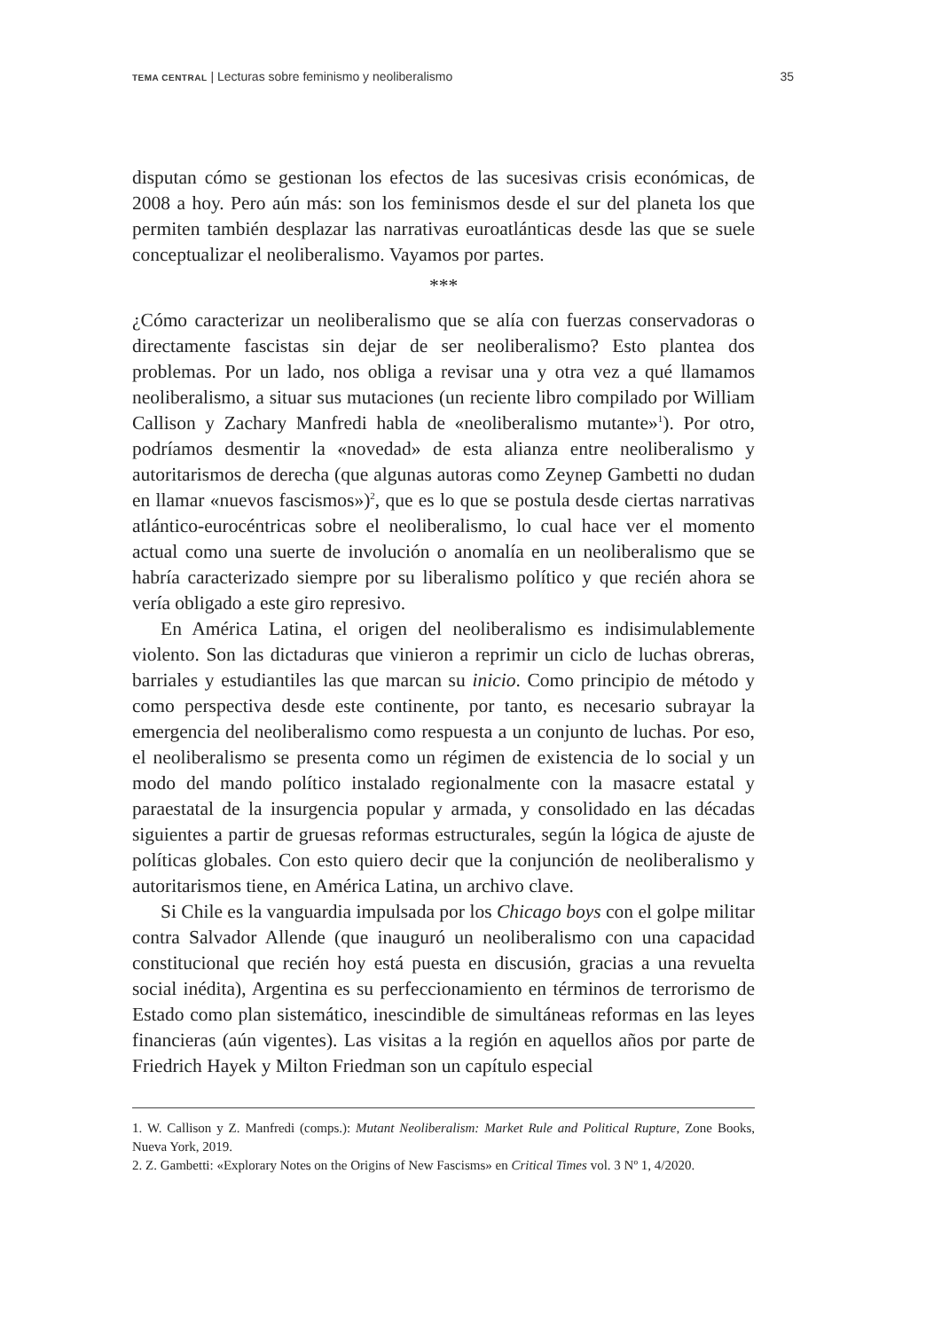TEMA CENTRAL | Lecturas sobre feminismo y neoliberalismo 35
disputan cómo se gestionan los efectos de las sucesivas crisis económicas, de 2008 a hoy. Pero aún más: son los feminismos desde el sur del planeta los que permiten también desplazar las narrativas euroatlánticas desde las que se suele conceptualizar el neoliberalismo. Vayamos por partes.
***
¿Cómo caracterizar un neoliberalismo que se alía con fuerzas conservadoras o directamente fascistas sin dejar de ser neoliberalismo? Esto plantea dos problemas. Por un lado, nos obliga a revisar una y otra vez a qué llamamos neoliberalismo, a situar sus mutaciones (un reciente libro compilado por William Callison y Zachary Manfredi habla de «neoliberalismo mutante»<sup>1</sup>). Por otro, podríamos desmentir la «novedad» de esta alianza entre neoliberalismo y autoritarismos de derecha (que algunas autoras como Zeynep Gambetti no dudan en llamar «nuevos fascismos»)<sup>2</sup>, que es lo que se postula desde ciertas narrativas atlántico-eurocéntricas sobre el neoliberalismo, lo cual hace ver el momento actual como una suerte de involución o anomalía en un neoliberalismo que se habría caracterizado siempre por su liberalismo político y que recién ahora se vería obligado a este giro represivo.
En América Latina, el origen del neoliberalismo es indisimulablemente violento. Son las dictaduras que vinieron a reprimir un ciclo de luchas obreras, barriales y estudiantiles las que marcan su inicio. Como principio de método y como perspectiva desde este continente, por tanto, es necesario subrayar la emergencia del neoliberalismo como respuesta a un conjunto de luchas. Por eso, el neoliberalismo se presenta como un régimen de existencia de lo social y un modo del mando político instalado regionalmente con la masacre estatal y paraestatal de la insurgencia popular y armada, y consolidado en las décadas siguientes a partir de gruesas reformas estructurales, según la lógica de ajuste de políticas globales. Con esto quiero decir que la conjunción de neoliberalismo y autoritarismos tiene, en América Latina, un archivo clave.
Si Chile es la vanguardia impulsada por los Chicago boys con el golpe militar contra Salvador Allende (que inauguró un neoliberalismo con una capacidad constitucional que recién hoy está puesta en discusión, gracias a una revuelta social inédita), Argentina es su perfeccionamiento en términos de terrorismo de Estado como plan sistemático, inescindible de simultáneas reformas en las leyes financieras (aún vigentes). Las visitas a la región en aquellos años por parte de Friedrich Hayek y Milton Friedman son un capítulo especial
1. W. Callison y Z. Manfredi (comps.): Mutant Neoliberalism: Market Rule and Political Rupture, Zone Books, Nueva York, 2019.
2. Z. Gambetti: «Explorary Notes on the Origins of New Fascisms» en Critical Times vol. 3 Nº 1, 4/2020.